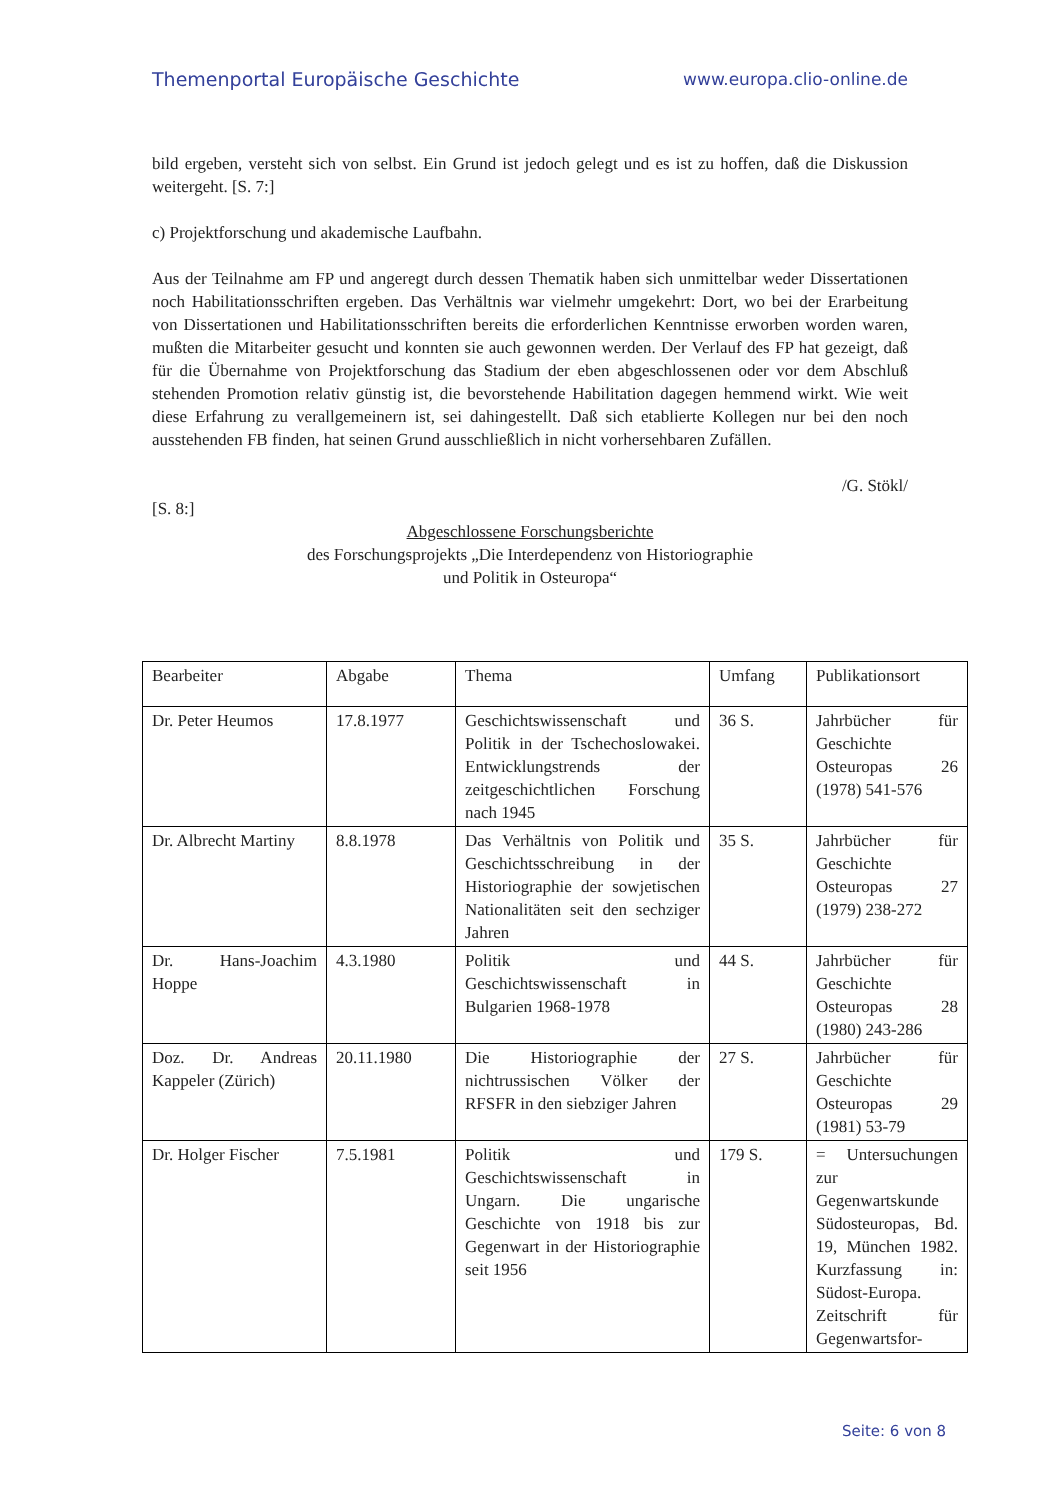Themenportal Europäische Geschichte www.europa.clio-online.de
bild ergeben, versteht sich von selbst. Ein Grund ist jedoch gelegt und es ist zu hoffen, daß die Diskussion weitergeht. [S. 7:]
c) Projektforschung und akademische Laufbahn.
Aus der Teilnahme am FP und angeregt durch dessen Thematik haben sich unmittelbar weder Dissertationen noch Habilitationsschriften ergeben. Das Verhältnis war vielmehr umgekehrt: Dort, wo bei der Erarbeitung von Dissertationen und Habilitationsschriften bereits die erforderlichen Kenntnisse erworben worden waren, mußten die Mitarbeiter gesucht und konnten sie auch gewonnen werden. Der Verlauf des FP hat gezeigt, daß für die Übernahme von Projektforschung das Stadium der eben abgeschlossenen oder vor dem Abschluß stehenden Promotion relativ günstig ist, die bevorstehende Habilitation dagegen hemmend wirkt. Wie weit diese Erfahrung zu verallgemeinern ist, sei dahingestellt. Daß sich etablierte Kollegen nur bei den noch ausstehenden FB finden, hat seinen Grund ausschließlich in nicht vorhersehbaren Zufällen.
/G. Stökl/
[S. 8:]
Abgeschlossene Forschungsberichte
des Forschungsprojekts „Die Interdependenz von Historiographie
und Politik in Osteuropa“
| Bearbeiter | Abgabe | Thema | Umfang | Publikationsort |
| Dr. Peter Heumos | 17.8.1977 | Geschichtswissenschaft und Politik in der Tschechoslowakei. Entwicklungstrends der zeitgeschichtlichen Forschung nach 1945 | 36 S. | Jahrbücher für Geschichte Osteuropas 26 (1978) 541-576 |
| Dr. Albrecht Martiny | 8.8.1978 | Das Verhältnis von Politik und Geschichtsschreibung in der Historiographie der sowjetischen Nationalitäten seit den sechziger Jahren | 35 S. | Jahrbücher für Geschichte Osteuropas 27 (1979) 238-272 |
| Dr. Hans-Joachim Hoppe | 4.3.1980 | Politik und Geschichtswissenschaft in Bulgarien 1968-1978 | 44 S. | Jahrbücher für Geschichte Osteuropas 28 (1980) 243-286 |
| Doz. Dr. Andreas Kappeler (Zürich) | 20.11.1980 | Die Historiographie der nichtrussischen Völker der RFSFR in den siebziger Jahren | 27 S. | Jahrbücher für Geschichte Osteuropas 29 (1981) 53-79 |
| Dr. Holger Fischer | 7.5.1981 | Politik und Geschichtswissenschaft in Ungarn. Die ungarische Geschichte von 1918 bis zur Gegenwart in der Historiographie seit 1956 | 179 S. | = Untersuchungen zur Gegenwartskunde Südosteuropas, Bd. 19, München 1982. Kurzfassung in: Südost-Europa. Zeitschrift für Gegenwartsfor- |
Seite: 6 von 8